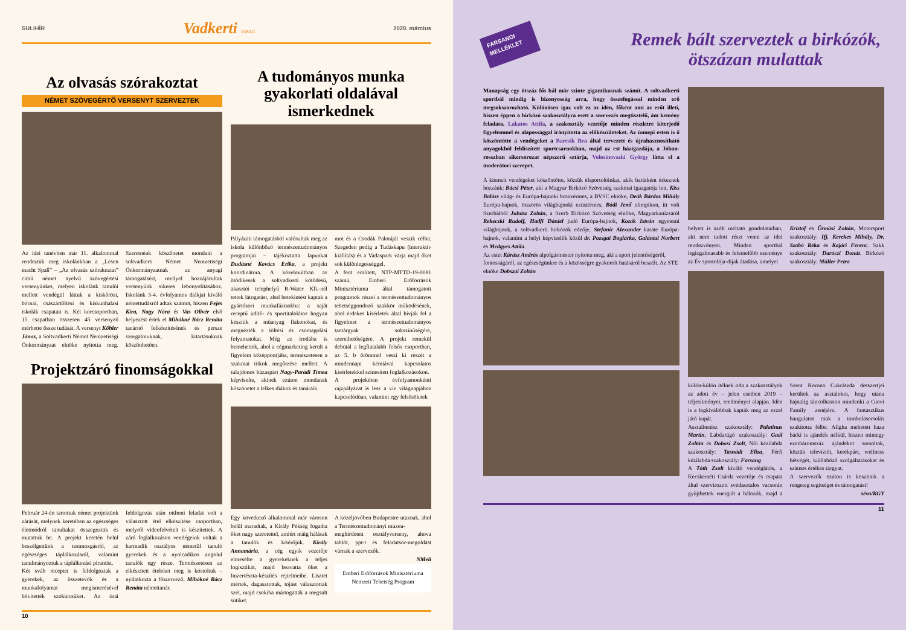SULIHÍR Vadkerti ÚJSÁG 2020. március
Az olvasás szórakoztat
NÉMET SZÖVEGÉRTŐ VERSENYT SZERVEZTEK
Az idei tanévben már 11. alkalommal rendeztük meg iskolánkban a „Lesen macht Spaß” – „Az olvasás szórakoztat” című német nyelvű szövegértési versenyünket, melyen iskolánk tanulói mellett vendégül láttuk a kiskőrösi, bócsai, császártöltési és kiskunhalasi iskolák csapatait is. Két korcsoportban, 15 csapatban összesen 45 versenyző mérhette össze tudását. A versenyt Köhler János, a Soltvadkerti Német Nemzetiségi Önkormányzat elnöke nyitotta meg. Szeretnénk köszönetet mondani a soltvadkerti Német Nemzetiségi Önkormányzatnak az anyagi támogatásért, mellyel hozzájárultak versenyünk sikeres lebonyolításához. Iskolánk 3-4. évfolyamos diákjai kiváló némettudásról adtak számot, hiszen Fejes Kíra, Nagy Nóra és Vas Olivér első helyezést értek el Mihókné Rácz Renáta tanárnő felkészítésének és persze szorgalmuknak, kitartásuknak köszönhetően.
Projektzáró finomságokkal
Február 24-én tartottuk német projektünk zárását, melynek keretében az egészséges életmódról tanultakat összegeztük és mutattuk be. A projekt keretén belül beszélgettünk a testmozgásról, az egészséges táplálkozásról, valamint tanulmányoztuk a táplálkozási piramist.
Két sváb receptet is feldolgoztak a gyerekek, az összetevők és a munkafolyamat megismerésével bővítették szókincsüket. Az órai feldolgozás után otthoni feladat volt a választott étel elkészítése csoportban, melyről videofelvételt is készítettek. A záró foglalkozáson vendégeink voltak a harmadik osztályos németül tanuló gyerekek és a nyolcadikos angolul tanulók egy része. Természetesen az elkészített ételeket meg is kóstoltuk – nyilatkozta a főszervező, Mihókné Rácz Renáta némettanár.
A tudományos munka gyakorlati oldalával ismerkednek
Pályázati támogatásból valósultak meg az iskola különböző természettudományos programjai – tájékoztatta lapunkat Dudásné Kovács Erika, a projekt koordinátora. A közelmúltban az ötödikesek a soltvadkerti kötődésű, akasztói telephelyű R-Water Kft.-nél tettek látogatást, ahol betekintést kaptak a gyártósori munkafázisokba: a saját receptű üdítő- és sportitalokhoz hogyan készítik a műanyag flakonokat, és megnézték a töltési és csomagolási folyamatokat. Még az irodába is bemehettek, ahol a cégmarketing került a figyelem középpontjába, természetesen a szakmai titkok megőrzése mellett. A tulajdonos házaspárt Nagy-Parádi Tímea képviselte, akinek ezúton mondanak köszönetet a lelkes diákok és tanáraik.
mot és a Csodák Palotáját veszik célba. Szegeden pedig a Tudáskapu (interaktív kiállítás) és a Vadaspark várja majd őket sok különlegességgel.
A fent említett, NTP-MTTD-19-0081 számú, Emberi Erőforrások Minisztériuma által támogatott programok részei a természettudományos tehetséggondozó szakkör működésének, ahol érdekes kísérletek által hívják fel a figyelmet a természettudományos tantárgyak sokszínűségére, szerethetőségére. A projekt remekül debütál a legfiatalabb felsős csoportban, az 5. b örömmel veszi ki részét a mindennapi kémiával kapcsolatos kísérletekkel színesített foglalkozásokon.
A projektben évfolyamonkénti rajzpályázat is lesz a víz világnapjához kapcsolódóan, valamint egy felsősöknek
Egy következő alkalommal már városon belül maradtak, a Király Pékség fogadta őket nagy szeretettel, amiért máig hálásak a tanulók és kísérőjük. Király Annamária, a cég egyik vezetője elmesélte a gyerekeknek a teljes logisztikát, majd beavatta őket a linzertészta-készítés rejtelmeibe. Lisztet mértek, dagasztottak, tojást választottak szét, majd csokiba mártogatták a megsült sütiket.
A közeljövőben Budapestre utaznak, ahol a Természettudományi múzeu-
meghirdetett osztályverseny, ahova tablót, ppt-t és feladatsor-megoldást várnak a szervezők.
NMeli
Emberi Erőforrások Minisztériuma
Nemzeti Tehetség Program
10
FARSANGI MELLÉKLET
Remek bált szerveztek a birkózók, ötszázan mulattak
Manapság egy ötszáz fős bál már szinte gigantikusnak számít. A soltvadkerti sportbál mindig is bizonyosság arra, hogy összefogással minden erő megsokszorozható. Különösen igaz volt ez az idén, főként ami az erőt illeti, hiszen éppen a birkózó szakosztályra esett a szervezés megtisztelő, ám kemény feladata. Lakatos Attila, a szakosztály vezetője minden részletre kiterjedő figyelemmel és alapossággal irányította az előkészületeket. Az ünnepi esten is ő köszöntötte a vendégeket a Barcsik Bea által tervezett és újrahasznosítható anyagokból feldíszített sportcsarnokban, majd az est házigazdája, a Jóban-rosszban sikersorozat népszerű sztárja, Volosinovszki György látta el a moderátori szerepet.
A kiemelt vendégeket köszöntötte, köztük élsportolóinkat, akik barátként érkeznek hozzánk: Bácsi Péter, aki a Magyar Birkózó Szövetség szakmai igazgatója lett, Kiss Balázs világ- és Európa-bajnoki bronzérmes, a BVSC elnöke, Deák Bárdos Mihály Európa-bajnok, ötszörös világbajnoki ezüstérmes, Bódi Jenő olimpikon, itt volt Szerbiából Juhász Zoltán, a Szerb Birkózó Szövetség elnöke, Magyarkanizsáról Rekeczki Rudolf, Hadfi Dániel judó Európa-bajnok, Kozák István egyetemi világbajnok, a soltvadkerti birkózók edzője, Stefanic Alexander karate Európa-bajnok, valamint a helyi képviselők közül dr. Pozsgai Boglárka, Galántai Norbert és Medgyes Attila.
Az estet Kárász András alpolgármester nyitotta meg, aki a sport jelentőségéről, fontosságáról, az egészségünkre és a közösségre gyakorolt hatásáról beszélt. Az STE elnöke Dobszai Zoltán
helyett is szólt méltató gondolataiban, aki nem tudott részt venni az idei rendezvényen. Minden sportbál legizgalmasabb és felemelőbb eseménye az Év sportolója-díjak átadása, amelyet
Kristóf és Ürmösi Zoltán, Motorsport szakosztály: Ifj. Kerekes Mihály, Dr. Szabó Réka és Kajári Ferenc. Sakk szakosztály: Daróczi Donát. Birkózó szakosztály: Müller Petra
külön-külön ítélnek oda a szakosztályok az adott év – jelen esetben 2019 – teljesítményei, eredményei alapján. Idén is a legkiválóbbak kapták meg az ezzel járó kupát.
Asztalitenisz szakosztály: Palatinus Martin, Labdarúgó szakosztály: Gaál Zoltán és Dobosi Zsolt, Női kézilabda szakosztály: Tasnádi Eliza, Férfi kézilabda szakosztály: Farsang
A Tóth Zsolt kiváló vendéglátós, a Kecskeméti Csárda vezetője és csapata által szervírozott svédasztalos vacsorán gyűjthettek energiát a bálozók, majd a Szent Korona Cukrászda desszertjei kerültek az asztalokra, hogy utána hajnalig táncolhasson mindenki a Giovi Family zenéjére. A fantasztikus hangulatot csak a tombolasorsolás szakította félbe. Aligha mehetett haza bárki is ajándék nélkül, hiszen mintegy ezerháromszáz ajándékot sorsoltak, köztük televíziót, kerékpárt, wellness hétvégét, különböző szolgáltatásokat és számos értékes tárgyat.
A szervezők ezúton is köszönik a rengeteg segítséget és támogatást!
séva/KGY
11